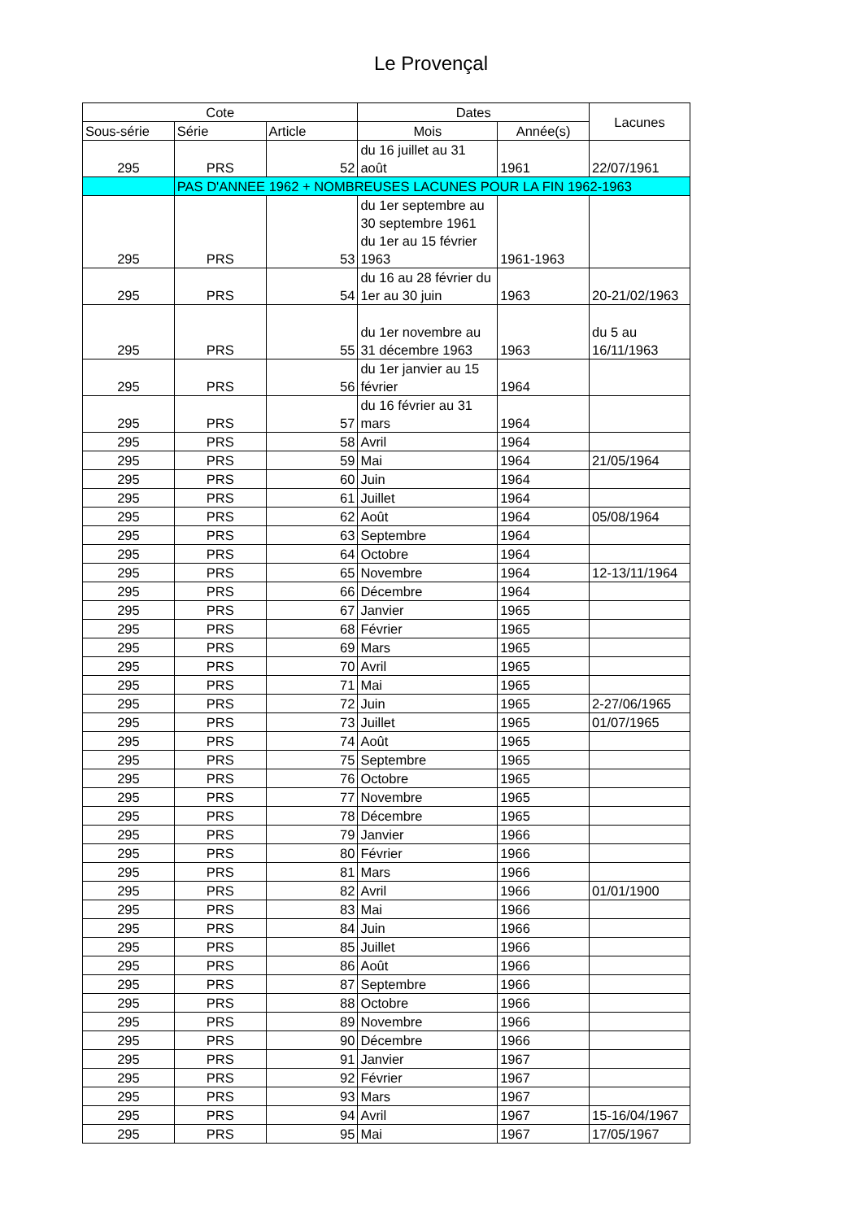Le Provençal
| Cote | | | Dates | | Lacunes |
| --- | --- | --- | --- | --- | --- |
| Sous-série | Série | Article | Mois | Année(s) | |
| 295 | PRS | 52 | du 16 juillet au 31 août | 1961 | 22/07/1961 |
| | PAS D'ANNEE 1962 + NOMBREUSES LACUNES POUR LA FIN 1962-1963 | | | | |
| 295 | PRS | 53 | du 1er septembre au 30 septembre 1961 du 1er au 15 février 1963 | 1961-1963 | |
| 295 | PRS | 54 | du 16 au 28 février du 1er au 30 juin | 1963 | 20-21/02/1963 |
| 295 | PRS | 55 | du 1er novembre au 31 décembre 1963 | 1963 | du 5 au 16/11/1963 |
| 295 | PRS | 56 | du 1er janvier au 15 février | 1964 | |
| 295 | PRS | 57 | du 16 février au 31 mars | 1964 | |
| 295 | PRS | 58 | Avril | 1964 | |
| 295 | PRS | 59 | Mai | 1964 | 21/05/1964 |
| 295 | PRS | 60 | Juin | 1964 | |
| 295 | PRS | 61 | Juillet | 1964 | |
| 295 | PRS | 62 | Août | 1964 | 05/08/1964 |
| 295 | PRS | 63 | Septembre | 1964 | |
| 295 | PRS | 64 | Octobre | 1964 | |
| 295 | PRS | 65 | Novembre | 1964 | 12-13/11/1964 |
| 295 | PRS | 66 | Décembre | 1964 | |
| 295 | PRS | 67 | Janvier | 1965 | |
| 295 | PRS | 68 | Février | 1965 | |
| 295 | PRS | 69 | Mars | 1965 | |
| 295 | PRS | 70 | Avril | 1965 | |
| 295 | PRS | 71 | Mai | 1965 | |
| 295 | PRS | 72 | Juin | 1965 | 2-27/06/1965 |
| 295 | PRS | 73 | Juillet | 1965 | 01/07/1965 |
| 295 | PRS | 74 | Août | 1965 | |
| 295 | PRS | 75 | Septembre | 1965 | |
| 295 | PRS | 76 | Octobre | 1965 | |
| 295 | PRS | 77 | Novembre | 1965 | |
| 295 | PRS | 78 | Décembre | 1965 | |
| 295 | PRS | 79 | Janvier | 1966 | |
| 295 | PRS | 80 | Février | 1966 | |
| 295 | PRS | 81 | Mars | 1966 | |
| 295 | PRS | 82 | Avril | 1966 | 01/01/1900 |
| 295 | PRS | 83 | Mai | 1966 | |
| 295 | PRS | 84 | Juin | 1966 | |
| 295 | PRS | 85 | Juillet | 1966 | |
| 295 | PRS | 86 | Août | 1966 | |
| 295 | PRS | 87 | Septembre | 1966 | |
| 295 | PRS | 88 | Octobre | 1966 | |
| 295 | PRS | 89 | Novembre | 1966 | |
| 295 | PRS | 90 | Décembre | 1966 | |
| 295 | PRS | 91 | Janvier | 1967 | |
| 295 | PRS | 92 | Février | 1967 | |
| 295 | PRS | 93 | Mars | 1967 | |
| 295 | PRS | 94 | Avril | 1967 | 15-16/04/1967 |
| 295 | PRS | 95 | Mai | 1967 | 17/05/1967 |